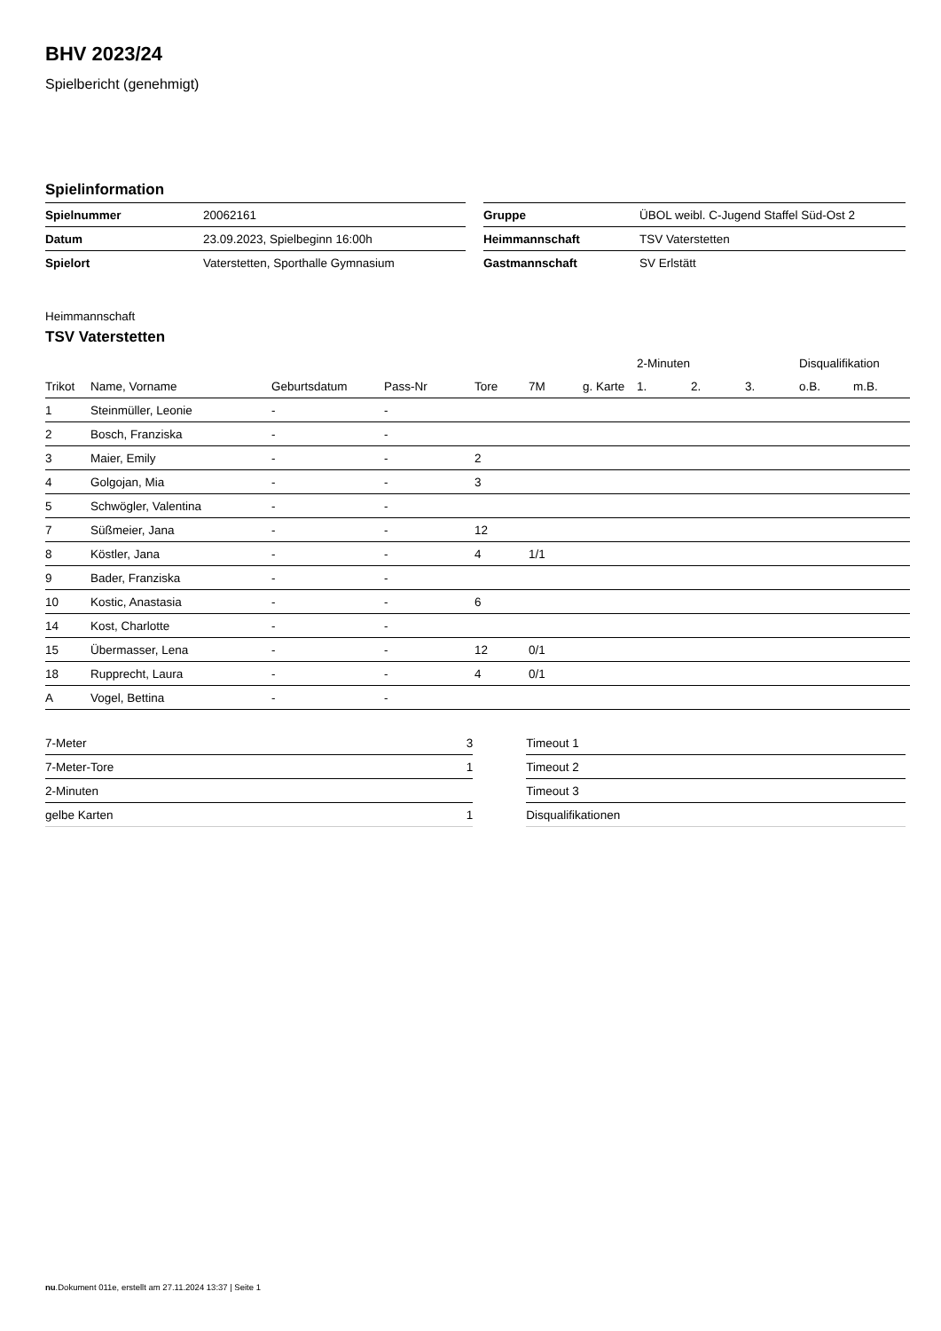BHV 2023/24
Spielbericht (genehmigt)
Spielinformation
| Spielnummer | 20062161 |
| Datum | 23.09.2023, Spielbeginn 16:00h |
| Spielort | Vaterstetten, Sporthalle Gymnasium |
| Gruppe | ÜBOL weibl. C-Jugend Staffel Süd-Ost 2 |
| Heimmannschaft | TSV Vaterstetten |
| Gastmannschaft | SV Erlstätt |
Heimmannschaft
TSV Vaterstetten
| | | | | | | | | 2-Minuten | | | Disqualifikation | |
| --- | --- | --- | --- | --- | --- | --- | --- | --- | --- | --- | --- | --- |
| Trikot | Name, Vorname | Geburtsdatum | Pass-Nr | Tore | 7M | g. Karte | | 1. | 2. | 3. | o.B. | m.B. |
| 1 | Steinmüller, Leonie | - | - | | | | | | | | | |
| 2 | Bosch, Franziska | - | - | | | | | | | | | |
| 3 | Maier, Emily | - | - | 2 | | | | | | | | |
| 4 | Golgojan, Mia | - | - | 3 | | | | | | | | |
| 5 | Schwögler, Valentina | - | - | | | | | | | | | |
| 7 | Süßmeier, Jana | - | - | 12 | | | | | | | | |
| 8 | Köstler, Jana | - | - | 4 | 1/1 | | | | | | | |
| 9 | Bader, Franziska | - | - | | | | | | | | | |
| 10 | Kostic, Anastasia | - | - | 6 | | | | | | | | |
| 14 | Kost, Charlotte | - | - | | | | | | | | | |
| 15 | Übermasser, Lena | - | - | 12 | 0/1 | | | | | | | |
| 18 | Rupprecht, Laura | - | - | 4 | 0/1 | | | | | | | |
| A | Vogel, Bettina | - | - | | | | | | | | | |
| 7-Meter | 3 |
| 7-Meter-Tore | 1 |
| 2-Minuten | |
| gelbe Karten | 1 |
| Timeout 1 |
| Timeout 2 |
| Timeout 3 |
| Disqualifikationen |
nu.Dokument 011e, erstellt am 27.11.2024 13:37 | Seite 1